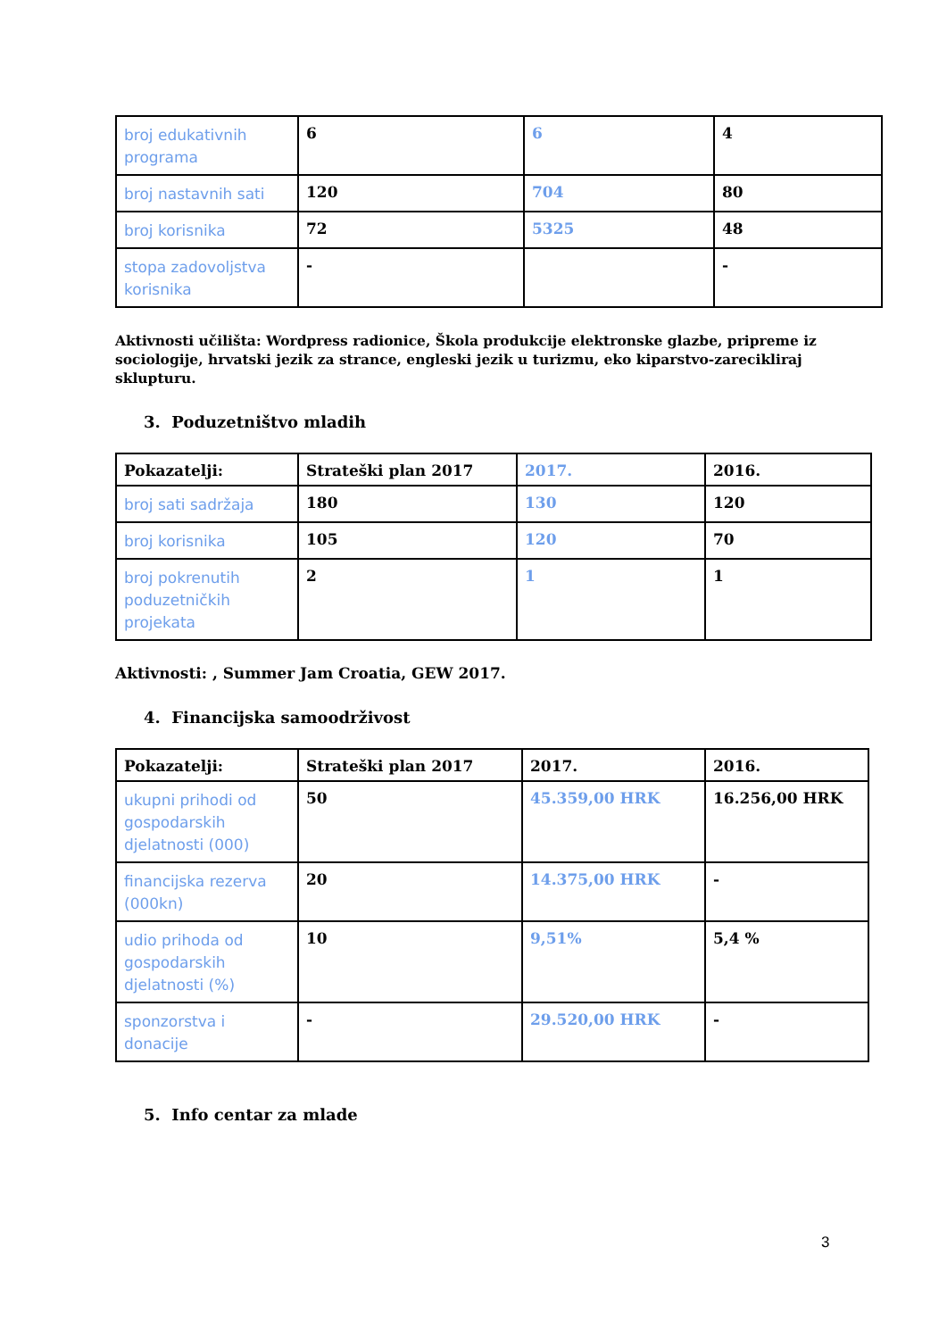| broj edukativnih programa | 6 | 6 | 4 |
| broj nastavnih sati | 120 | 704 | 80 |
| broj korisnika | 72 | 5325 | 48 |
| stopa zadovoljstva korisnika | - | | - |
Aktivnosti učilišta: Wordpress radionice, Škola produkcije elektronske glazbe, pripreme iz sociologije, hrvatski jezik za strance, engleski jezik u turizmu, eko kiparstvo-zarecikliraj sklupturu.
3. Poduzetništvo mladih
| Pokazatelji: | Strateški plan 2017 | 2017. | 2016. |
| --- | --- | --- | --- |
| broj sati sadržaja | 180 | 130 | 120 |
| broj korisnika | 105 | 120 | 70 |
| broj pokrenutih poduzetničkih projekata | 2 | 1 | 1 |
Aktivnosti: , Summer Jam Croatia, GEW 2017.
4. Financijska samoodrživost
| Pokazatelji: | Strateški plan 2017 | 2017. | 2016. |
| --- | --- | --- | --- |
| ukupni prihodi od gospodarskih djelatnosti (000) | 50 | 45.359,00 HRK | 16.256,00 HRK |
| financijska rezerva (000kn) | 20 | 14.375,00 HRK | - |
| udio prihoda od gospodarskih djelatnosti (%) | 10 | 9,51% | 5,4 % |
| sponzorstva i donacije | - | 29.520,00 HRK | - |
5. Info centar za mlade
3